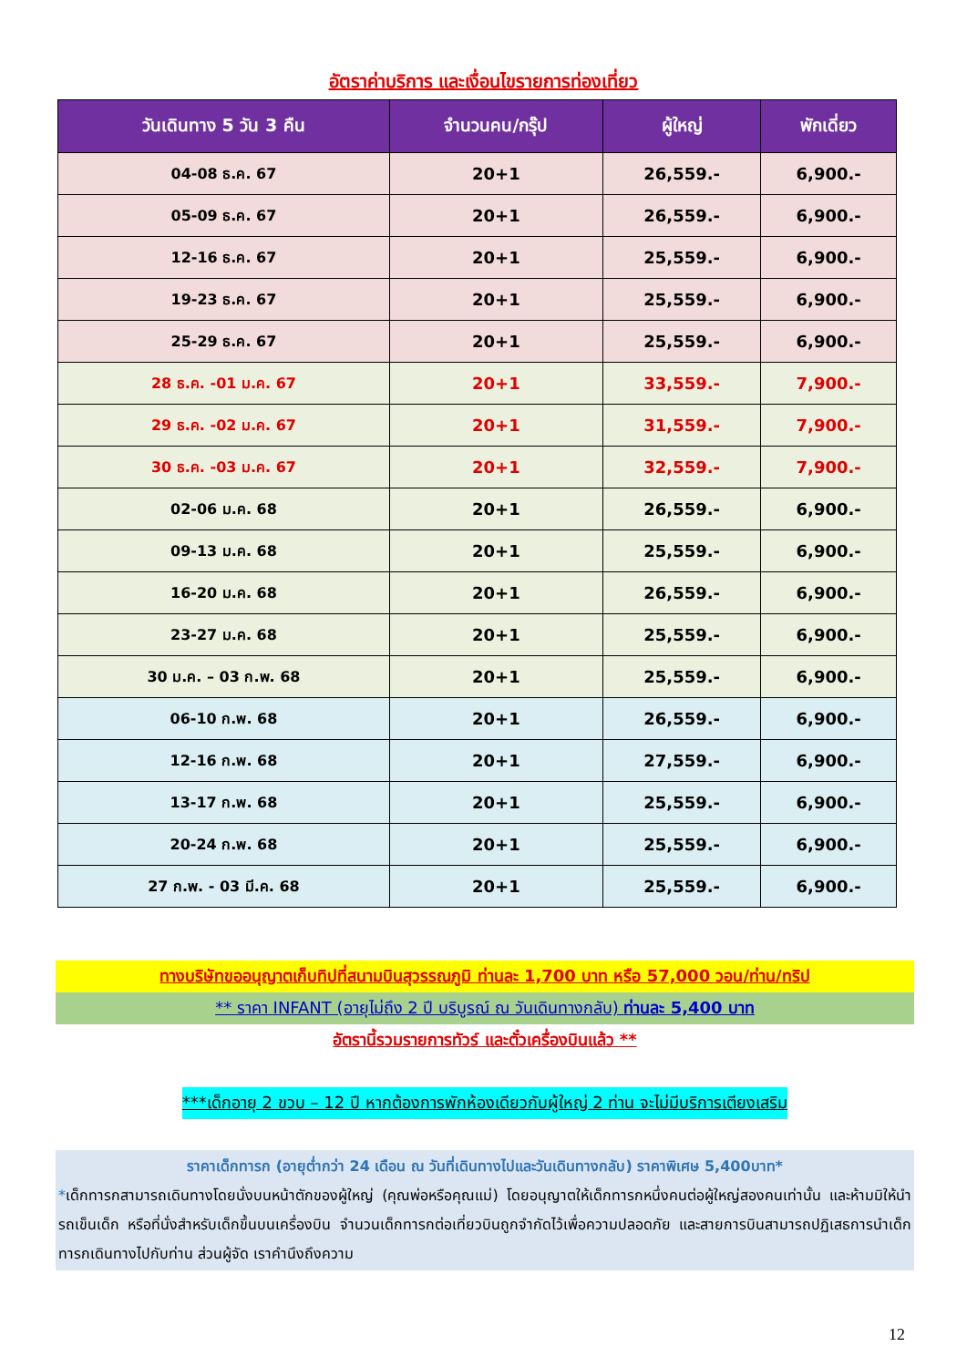อัตราค่าบริการ และเงื่อนไขรายการท่องเที่ยว
| วันเดินทาง 5 วัน 3 คืน | จำนวนคน/กรุ๊ป | ผู้ใหญ่ | พักเดี่ยว |
| --- | --- | --- | --- |
| 04-08 ธ.ค. 67 | 20+1 | 26,559.- | 6,900.- |
| 05-09 ธ.ค. 67 | 20+1 | 26,559.- | 6,900.- |
| 12-16 ธ.ค. 67 | 20+1 | 25,559.- | 6,900.- |
| 19-23 ธ.ค. 67 | 20+1 | 25,559.- | 6,900.- |
| 25-29 ธ.ค. 67 | 20+1 | 25,559.- | 6,900.- |
| 28 ธ.ค. -01 ม.ค. 67 | 20+1 | 33,559.- | 7,900.- |
| 29 ธ.ค. -02 ม.ค. 67 | 20+1 | 31,559.- | 7,900.- |
| 30 ธ.ค. -03 ม.ค. 67 | 20+1 | 32,559.- | 7,900.- |
| 02-06 ม.ค. 68 | 20+1 | 26,559.- | 6,900.- |
| 09-13 ม.ค. 68 | 20+1 | 25,559.- | 6,900.- |
| 16-20 ม.ค. 68 | 20+1 | 26,559.- | 6,900.- |
| 23-27 ม.ค. 68 | 20+1 | 25,559.- | 6,900.- |
| 30 ม.ค. – 03 ก.พ. 68 | 20+1 | 25,559.- | 6,900.- |
| 06-10 ก.พ. 68 | 20+1 | 26,559.- | 6,900.- |
| 12-16 ก.พ. 68 | 20+1 | 27,559.- | 6,900.- |
| 13-17 ก.พ. 68 | 20+1 | 25,559.- | 6,900.- |
| 20-24 ก.พ. 68 | 20+1 | 25,559.- | 6,900.- |
| 27 ก.พ. - 03 มี.ค. 68 | 20+1 | 25,559.- | 6,900.- |
ทางบริษัทขออนุญาตเก็บทิปที่สนามบินสุวรรณภูมิ ท่านละ 1,700 บาท หรือ 57,000 วอน/ท่าน/ทริป
** ราคา INFANT (อายุไม่ถึง 2 ปี บริบูรณ์ ณ วันเดินทางกลับ) ท่านละ 5,400 บาท
อัตรานี้รวมรายการทัวร์ และตั๋วเครื่องบินแล้ว **
***เด็กอายุ 2 ขวบ – 12 ปี หากต้องการพักห้องเดียวกับผู้ใหญ่ 2 ท่าน จะไม่มีบริการเตียงเสริม
ราคาเด็กทารก (อายุต่ำกว่า 24 เดือน ณ วันที่เดินทางไปและวันเดินทางกลับ) ราคาพิเศษ 5,400บาท*
*เด็กทารกสามารถเดินทางโดยนั่งบนหน้าตักของผู้ใหญ่ (คุณพ่อหรือคุณแม่) โดยอนุญาตให้เด็กทารกหนึ่งคนต่อผู้ใหญ่สองคนเท่านั้น และห้ามมิให้นำรถเข็นเด็ก หรือที่นั่งสำหรับเด็กขึ้นบนเครื่องบิน จำนวนเด็กทารกต่อเที่ยวบินถูกจำกัดไว้เพื่อความปลอดภัย และสายการบินสามารถปฏิเสธการนำเด็กทารกเดินทางไปกับท่าน ส่วนผู้จัด เราคำนึงถึงความ
12